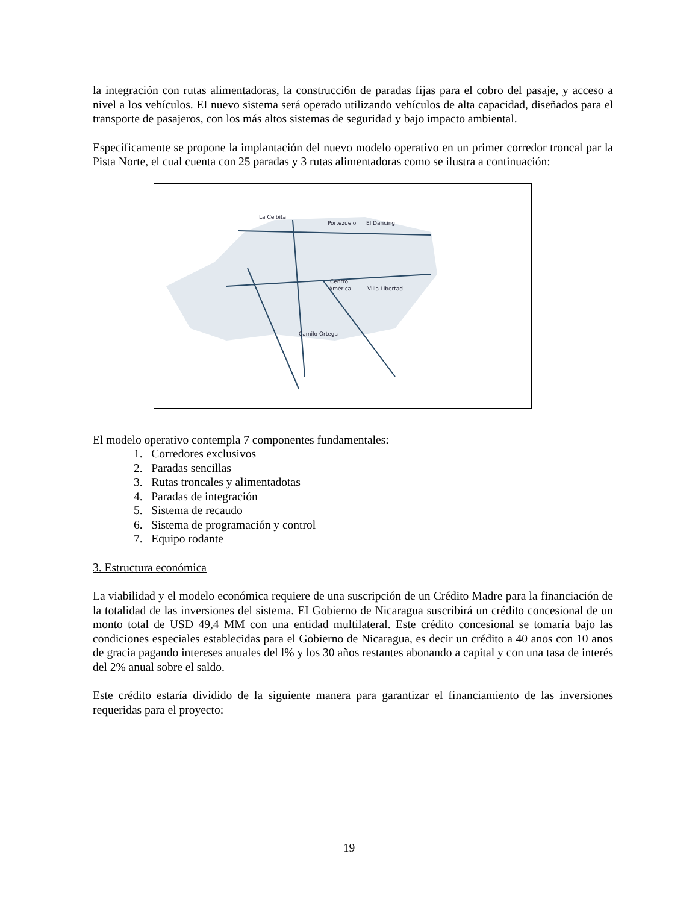la integración con rutas alimentadoras, la construcci6n de paradas fijas para el cobro del pasaje, y acceso a nivel a los vehículos. EI nuevo sistema será operado utilizando vehículos de alta capacidad, diseñados para el transporte de pasajeros, con los más altos sistemas de seguridad y bajo impacto ambiental.
Específicamente se propone la implantación del nuevo modelo operativo en un primer corredor troncal par la Pista Norte, el cual cuenta con 25 paradas y 3 rutas alimentadoras como se ilustra a continuación:
La Ceibita
Portezuelo
El Dancing
Centro
América
Villa Libertad
Camilo Ortega
El modelo operativo contempla 7 componentes fundamentales:
1. Corredores exclusivos
2. Paradas sencillas
3. Rutas troncales y alimentadotas
4. Paradas de integración
5. Sistema de recaudo
6. Sistema de programación y control
7. Equipo rodante
3. Estructura económica
La viabilidad y el modelo económica requiere de una suscripción de un Crédito Madre para la financiación de la totalidad de las inversiones del sistema. EI Gobierno de Nicaragua suscribirá un crédito concesional de un monto total de USD 49,4 MM con una entidad multilateral. Este crédito concesional se tomaría bajo las condiciones especiales establecidas para el Gobierno de Nicaragua, es decir un crédito a 40 anos con 10 anos de gracia pagando intereses anuales del l% y los 30 años restantes abonando a capital y con una tasa de interés del 2% anual sobre el saldo.
Este crédito estaría dividido de la siguiente manera para garantizar el financiamiento de las inversiones requeridas para el proyecto:
19